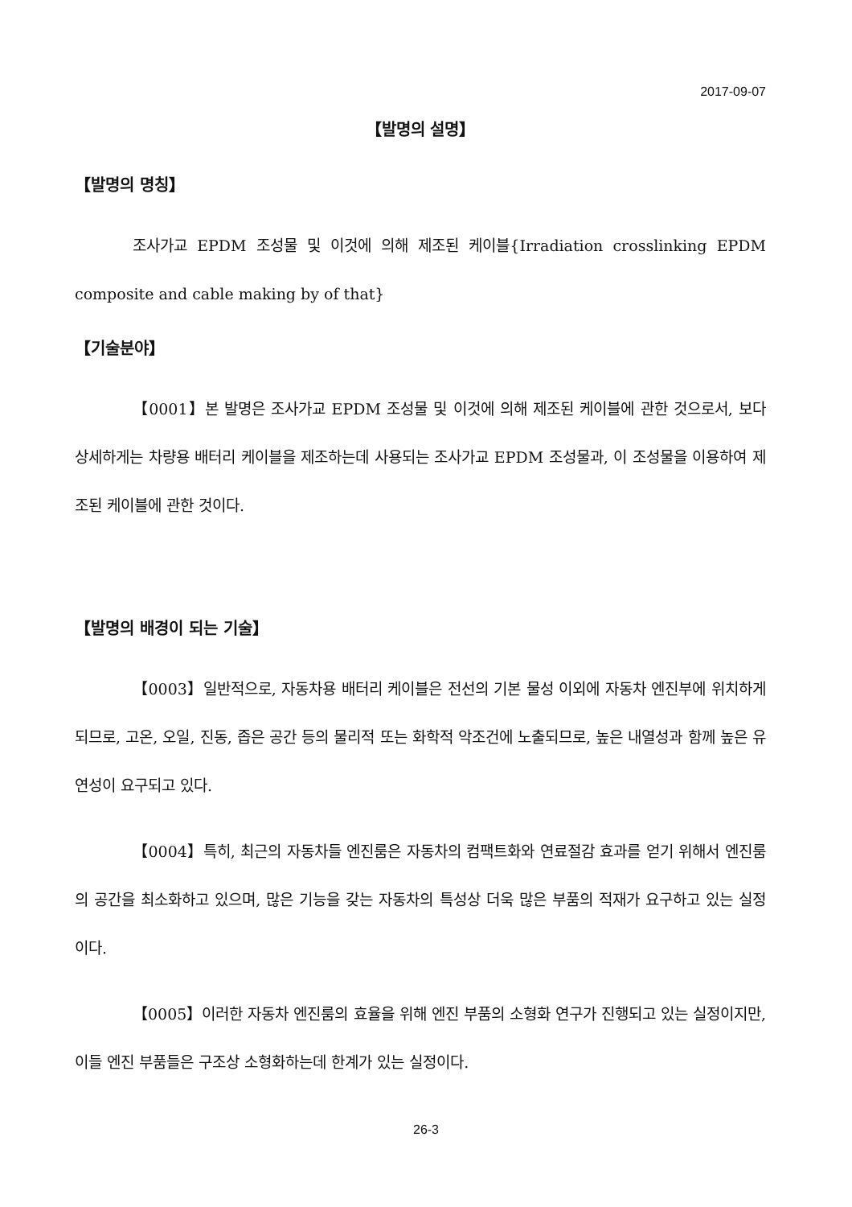2017-09-07
【발명의 설명】
【발명의 명칭】
조사가교 EPDM 조성물 및 이것에 의해 제조된 케이블{Irradiation crosslinking EPDM composite and cable making by of that}
【기술분야】
【0001】본 발명은 조사가교 EPDM 조성물 및 이것에 의해 제조된 케이블에 관한 것으로서, 보다 상세하게는 차량용 배터리 케이블을 제조하는데 사용되는 조사가교 EPDM 조성물과, 이 조성물을 이용하여 제조된 케이블에 관한 것이다.
【발명의 배경이 되는 기술】
【0003】일반적으로, 자동차용 배터리 케이블은 전선의 기본 물성 이외에 자동차 엔진부에 위치하게 되므로, 고온, 오일, 진동, 좁은 공간 등의 물리적 또는 화학적 악조건에 노출되므로, 높은 내열성과 함께 높은 유연성이 요구되고 있다.
【0004】특히, 최근의 자동차들 엔진룸은 자동차의 컴팩트화와 연료절감 효과를 얻기 위해서 엔진룸의 공간을 최소화하고 있으며, 많은 기능을 갖는 자동차의 특성상 더욱 많은 부품의 적재가 요구하고 있는 실정이다.
【0005】이러한 자동차 엔진룸의 효율을 위해 엔진 부품의 소형화 연구가 진행되고 있는 실정이지만, 이들 엔진 부품들은 구조상 소형화하는데 한계가 있는 실정이다.
26-3